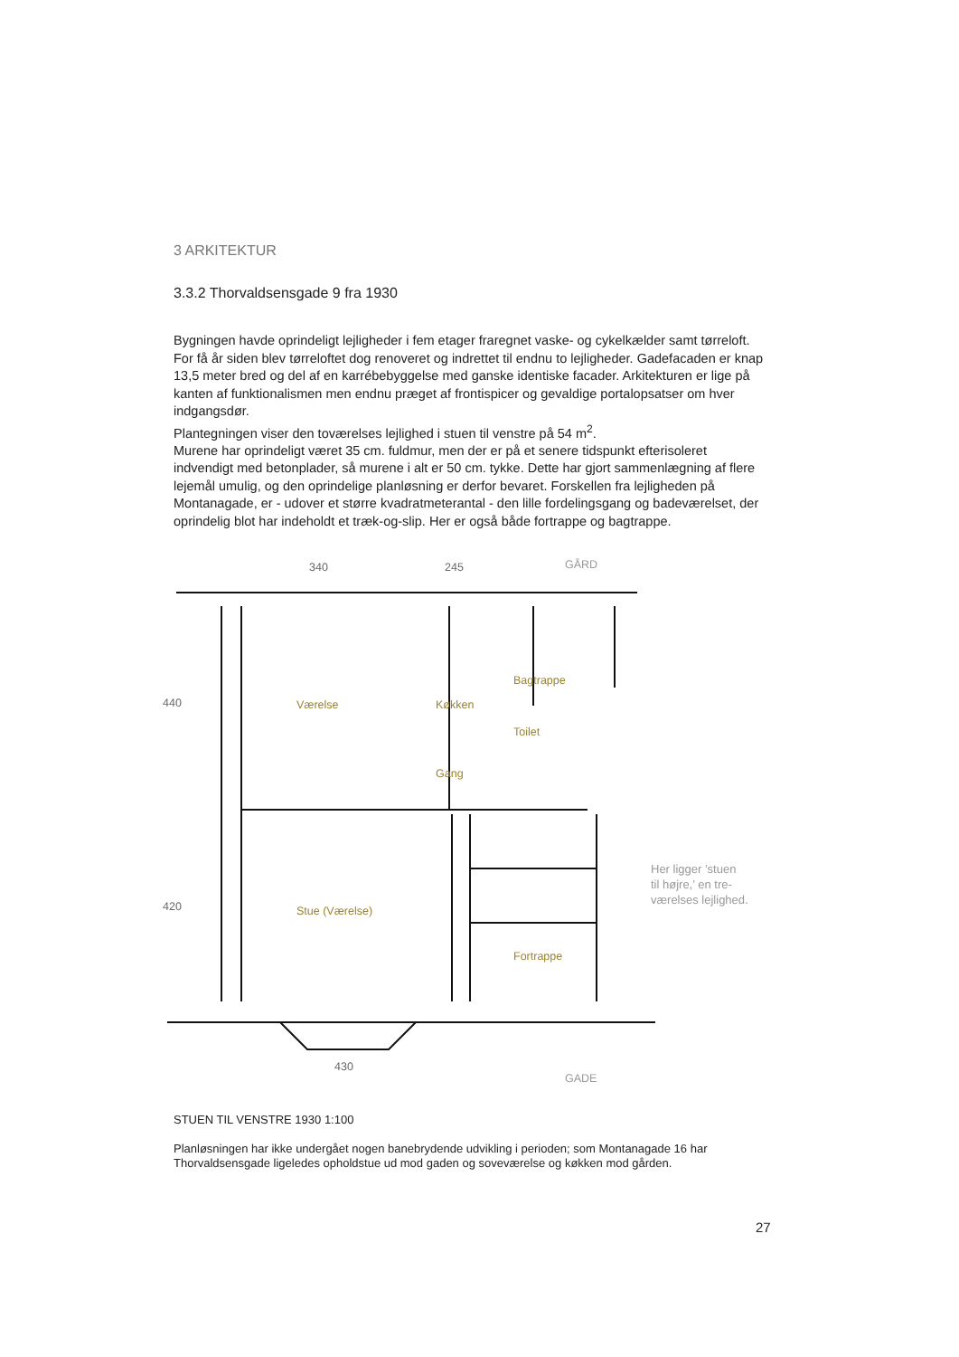3 ARKITEKTUR
3.3.2 Thorvaldsensgade 9 fra 1930
Bygningen havde oprindeligt lejligheder i fem etager fraregnet vaske- og cykelkælder samt tørreloft. For få år siden blev tørreloftet dog renoveret og indrettet til endnu to lejligheder. Gadefacaden er knap 13,5 meter bred og del af en karrébebyggelse med ganske identiske facader. Arkitekturen er lige på kanten af funktionalismen men endnu præget af frontispicer og gevaldige portalopsatser om hver indgangsdør.
Plantegningen viser den toværelses lejlighed i stuen til venstre på 54 m<sup>2</sup>.
Murene har oprindeligt været 35 cm. fuldmur, men der er på et senere tidspunkt efterisoleret indvendigt med betonplader, så murene i alt er 50 cm. tykke. Dette har gjort sammenlægning af flere lejemål umulig, og den oprindelige planløsning er derfor bevaret. Forskellen fra lejligheden på Montanagade, er - udover et større kvadratmeterantal - den lille fordelingsgang og badeværelset, der oprindelig blot har indeholdt et træk-og-slip. Her er også både fortrappe og bagtrappe.
340 245 GÅRD
440
420
430
GADE
Bagtrappe
Værelse Køkken
Toilet
Gang
Stue (Værelse)
Fortrappe
Her ligger ’stuen
til højre,’ en tre-
værelses lejlighed.
STUEN TIL VENSTRE 1930 1:100
Planløsningen har ikke undergået nogen banebrydende udvikling i perioden; som Montanagade 16 har Thorvaldsensgade ligeledes opholdstue ud mod gaden og soveværelse og køkken mod gården.
27